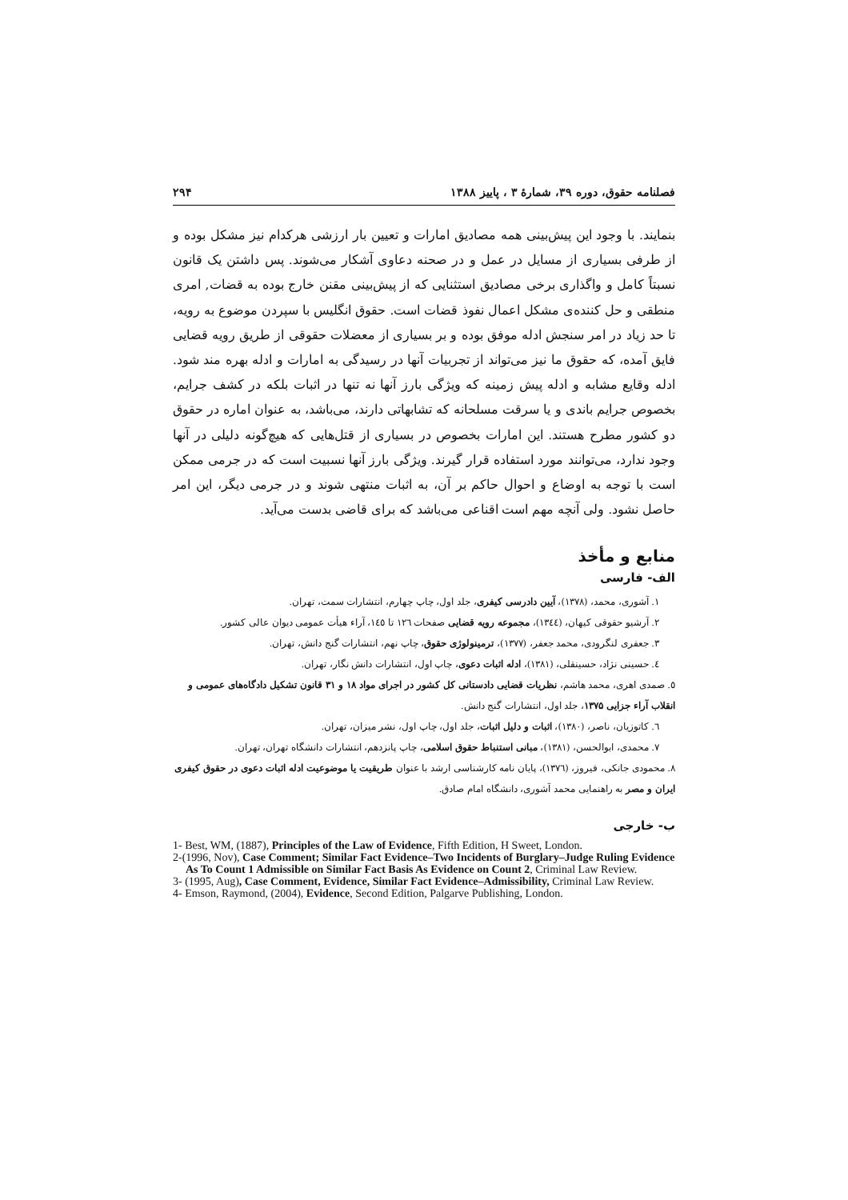فصلنامه حقوق، دوره ۳۹، شمارهٔ ۳ ، پاییز ۱۳۸۸ ۲۹۴
بنمایند. با وجود این پیش‌بینی همه مصادیق امارات و تعیین بار ارزشی هرکدام نیز مشکل بوده و از طرفی بسیاری از مسایل در عمل و در صحنه دعاوی آشکار می‌شوند. پس داشتن یک قانون نسبتاً کامل و واگذاری برخی مصادیق استثنایی که از پیش‌بینی مقنن خارج بوده به قضات, امری منطقی و حل کننده‌ی مشکل اعمال نفوذ قضات است. حقوق انگلیس با سپردن موضوع به رویه، تا حد زیاد در امر سنجش ادله موفق بوده و بر بسیاری از معضلات حقوقی از طریق رویه قضایی فایق آمده، که حقوق ما نیز می‌تواند از تجربیات آنها در رسیدگی به امارات و ادله بهره مند شود. ادله وقایع مشابه و ادله پیش زمینه که ویژگی بارز آنها نه تنها در اثبات بلکه در کشف جرایم، بخصوص جرایم باندی و یا سرقت مسلحانه که تشابهاتی دارند، می‌باشد، به عنوان اماره در حقوق دو کشور مطرح هستند. این امارات بخصوص در بسیاری از قتل‌هایی که هیچ‌گونه دلیلی در آنها وجود ندارد، می‌توانند مورد استفاده قرار گیرند. ویژگی بارز آنها نسبیت است که در جرمی ممکن است با توجه به اوضاع و احوال حاکم بر آن، به اثبات منتهی شوند و در جرمی دیگر، این امر حاصل نشود. ولی آنچه مهم است اقناعی می‌باشد که برای قاضی بدست می‌آید.
منابع و مأخذ
الف- فارسی
۱. آشوری، محمد، (۱۳۷۸)، آیین دادرسی کیفری، جلد اول، چاپ چهارم، انتشارات سمت، تهران.
۲. آرشیو حقوقی کیهان، (۱۳٤٤)، مجموعه رویه قضایی صفحات ۱۲٦ تا ۱٤٥، آراء هیأت عمومی دیوان عالی کشور.
۳. جعفری لنگرودی، محمد جعفر، (۱۳۷۷)، ترمینولوژی حقوق، چاپ نهم، انتشارات گنج دانش، تهران.
٤. حسینی نژاد، حسینقلی، (۱۳۸۱)، ادله اثبات دعوی، چاپ اول، انتشارات دانش نگار، تهران.
٥. صمدی اهری، محمد هاشم، نظریات قضایی دادستانی کل کشور در اجرای مواد ۱۸ و ۳۱ قانون تشکیل دادگاه‌های عمومی و انقلاب آراء جزایی ۱۳۷۵، جلد اول، انتشارات گنج دانش.
٦. کاتوزیان، ناصر، (۱۳۸۰)، اثبات و دلیل اثبات، جلد اول، چاپ اول، نشر میزان، تهران.
۷. محمدی، ابوالحسن، (۱۳۸۱)، مبانی استنباط حقوق اسلامی، چاپ پانزدهم، انتشارات دانشگاه تهران، تهران.
۸. محمودی جانکی، فیروز، (۱۳۷٦)، پایان نامه کارشناسی ارشد با عنوان طریقیت یا موضوعیت ادله اثبات دعوی در حقوق کیفری ایران و مصر به راهنمایی محمد آشوری، دانشگاه امام صادق.
ب- خارجی
1- Best, WM, (1887), Principles of the Law of Evidence, Fifth Edition, H Sweet, London.
2-(1996, Nov), Case Comment; Similar Fact Evidence–Two Incidents of Burglary–Judge Ruling Evidence As To Count 1 Admissible on Similar Fact Basis As Evidence on Count 2, Criminal Law Review.
3- (1995, Aug), Case Comment, Evidence, Similar Fact Evidence–Admissibility, Criminal Law Review.
4- Emson, Raymond, (2004), Evidence, Second Edition, Palgarve Publishing, London.